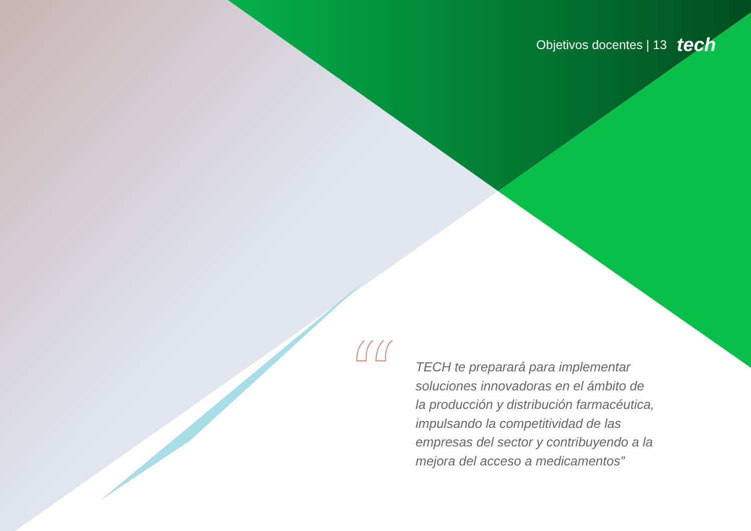Objetivos docentes | 13 tech
“
TECH te preparará para implementar soluciones innovadoras en el ámbito de la producción y distribución farmacéutica, impulsando la competitividad de las empresas del sector y contribuyendo a la mejora del acceso a medicamentos”